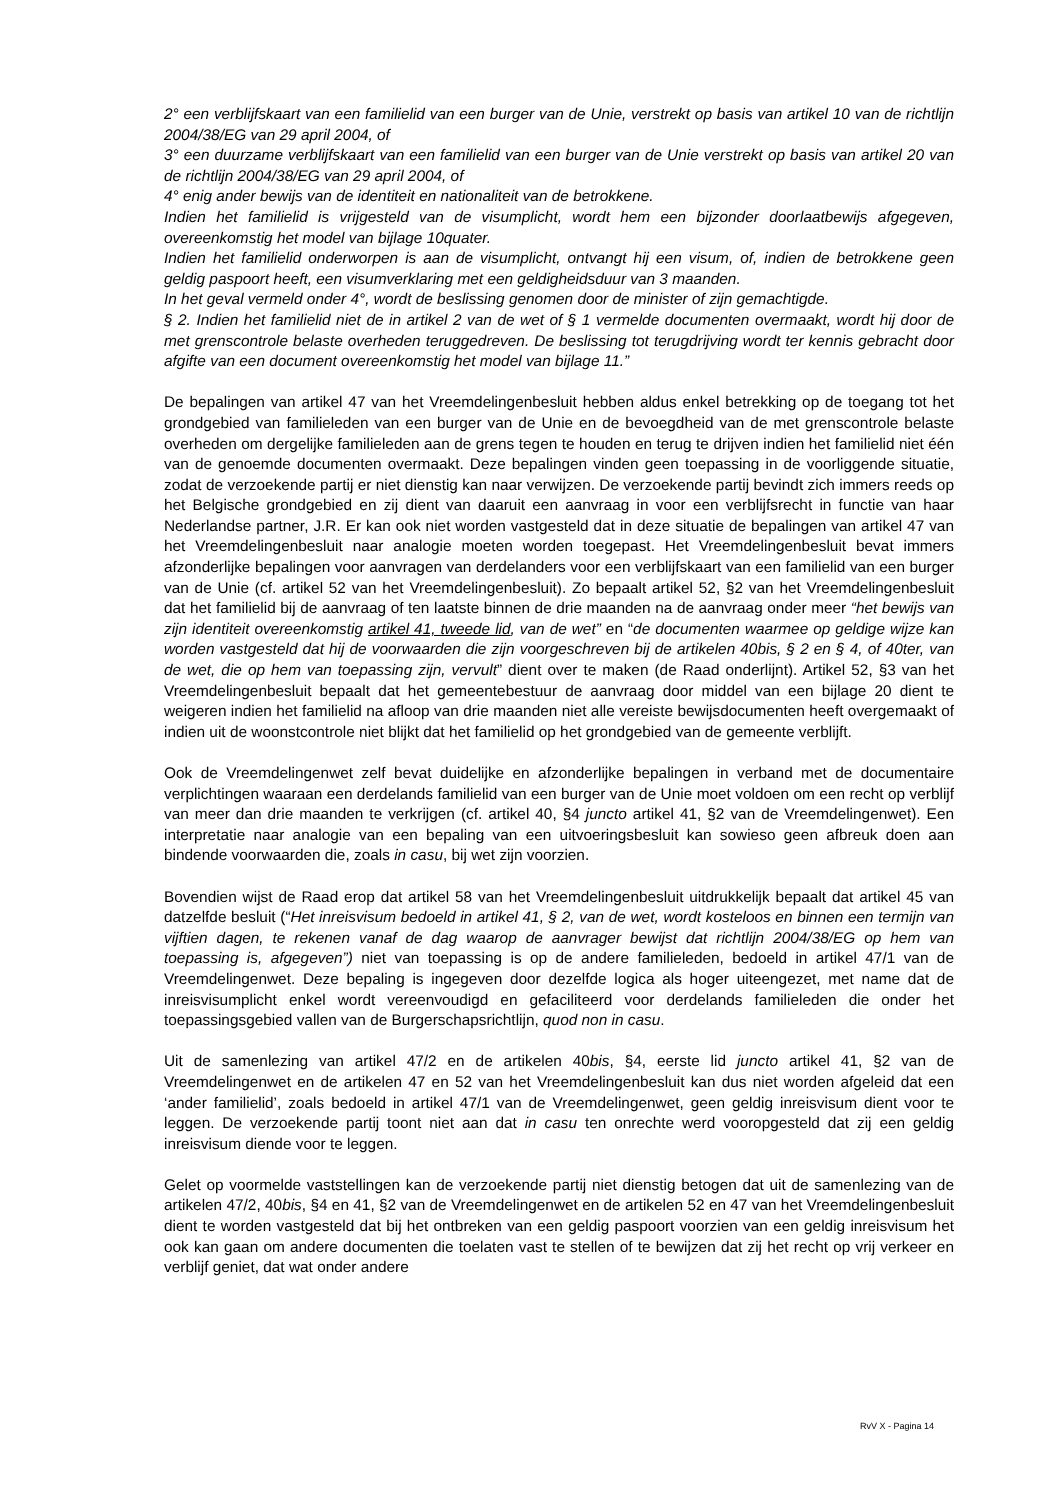2° een verblijfskaart van een familielid van een burger van de Unie, verstrekt op basis van artikel 10 van de richtlijn 2004/38/EG van 29 april 2004, of
3° een duurzame verblijfskaart van een familielid van een burger van de Unie verstrekt op basis van artikel 20 van de richtlijn 2004/38/EG van 29 april 2004, of
4° enig ander bewijs van de identiteit en nationaliteit van de betrokkene.
Indien het familielid is vrijgesteld van de visumplicht, wordt hem een bijzonder doorlaatbewijs afgegeven, overeenkomstig het model van bijlage 10quater.
Indien het familielid onderworpen is aan de visumplicht, ontvangt hij een visum, of, indien de betrokkene geen geldig paspoort heeft, een visumverklaring met een geldigheidsduur van 3 maanden.
In het geval vermeld onder 4°, wordt de beslissing genomen door de minister of zijn gemachtigde.
§ 2. Indien het familielid niet de in artikel 2 van de wet of § 1 vermelde documenten overmaakt, wordt hij door de met grenscontrole belaste overheden teruggedreven. De beslissing tot terugdrijving wordt ter kennis gebracht door afgifte van een document overeenkomstig het model van bijlage 11.”
De bepalingen van artikel 47 van het Vreemdelingenbesluit hebben aldus enkel betrekking op de toegang tot het grondgebied van familieleden van een burger van de Unie en de bevoegdheid van de met grenscontrole belaste overheden om dergelijke familieleden aan de grens tegen te houden en terug te drijven indien het familielid niet één van de genoemde documenten overmaakt. Deze bepalingen vinden geen toepassing in de voorliggende situatie, zodat de verzoekende partij er niet dienstig kan naar verwijzen. De verzoekende partij bevindt zich immers reeds op het Belgische grondgebied en zij dient van daaruit een aanvraag in voor een verblijfsrecht in functie van haar Nederlandse partner, J.R. Er kan ook niet worden vastgesteld dat in deze situatie de bepalingen van artikel 47 van het Vreemdelingenbesluit naar analogie moeten worden toegepast. Het Vreemdelingenbesluit bevat immers afzonderlijke bepalingen voor aanvragen van derdelanders voor een verblijfskaart van een familielid van een burger van de Unie (cf. artikel 52 van het Vreemdelingenbesluit). Zo bepaalt artikel 52, §2 van het Vreemdelingenbesluit dat het familielid bij de aanvraag of ten laatste binnen de drie maanden na de aanvraag onder meer “het bewijs van zijn identiteit overeenkomstig artikel 41, tweede lid, van de wet” en “de documenten waarmee op geldige wijze kan worden vastgesteld dat hij de voorwaarden die zijn voorgeschreven bij de artikelen 40bis, § 2 en § 4, of 40ter, van de wet, die op hem van toepassing zijn, vervult” dient over te maken (de Raad onderlijnt). Artikel 52, §3 van het Vreemdelingenbesluit bepaalt dat het gemeentebestuur de aanvraag door middel van een bijlage 20 dient te weigeren indien het familielid na afloop van drie maanden niet alle vereiste bewijsdocumenten heeft overgemaakt of indien uit de woonstcontrole niet blijkt dat het familielid op het grondgebied van de gemeente verblijft.
Ook de Vreemdelingenwet zelf bevat duidelijke en afzonderlijke bepalingen in verband met de documentaire verplichtingen waaraan een derdelands familielid van een burger van de Unie moet voldoen om een recht op verblijf van meer dan drie maanden te verkrijgen (cf. artikel 40, §4 juncto artikel 41, §2 van de Vreemdelingenwet). Een interpretatie naar analogie van een bepaling van een uitvoeringsbesluit kan sowieso geen afbreuk doen aan bindende voorwaarden die, zoals in casu, bij wet zijn voorzien.
Bovendien wijst de Raad erop dat artikel 58 van het Vreemdelingenbesluit uitdrukkelijk bepaalt dat artikel 45 van datzelfde besluit (“Het inreisvisum bedoeld in artikel 41, § 2, van de wet, wordt kosteloos en binnen een termijn van vijftien dagen, te rekenen vanaf de dag waarop de aanvrager bewijst dat richtlijn 2004/38/EG op hem van toepassing is, afgegeven”) niet van toepassing is op de andere familieleden, bedoeld in artikel 47/1 van de Vreemdelingenwet. Deze bepaling is ingegeven door dezelfde logica als hoger uiteengezet, met name dat de inreisvisumplicht enkel wordt vereenvoudigd en gefaciliteerd voor derdelands familieleden die onder het toepassingsgebied vallen van de Burgerschapsrichtlijn, quod non in casu.
Uit de samenlezing van artikel 47/2 en de artikelen 40bis, §4, eerste lid juncto artikel 41, §2 van de Vreemdelingenwet en de artikelen 47 en 52 van het Vreemdelingenbesluit kan dus niet worden afgeleid dat een ‘ander familielid’, zoals bedoeld in artikel 47/1 van de Vreemdelingenwet, geen geldig inreisvisum dient voor te leggen. De verzoekende partij toont niet aan dat in casu ten onrechte werd vooropgesteld dat zij een geldig inreisvisum diende voor te leggen.
Gelet op voormelde vaststellingen kan de verzoekende partij niet dienstig betogen dat uit de samenlezing van de artikelen 47/2, 40bis, §4 en 41, §2 van de Vreemdelingenwet en de artikelen 52 en 47 van het Vreemdelingenbesluit dient te worden vastgesteld dat bij het ontbreken van een geldig paspoort voorzien van een geldig inreisvisum het ook kan gaan om andere documenten die toelaten vast te stellen of te bewijzen dat zij het recht op vrij verkeer en verblijf geniet, dat wat onder andere
RvV X - Pagina 14